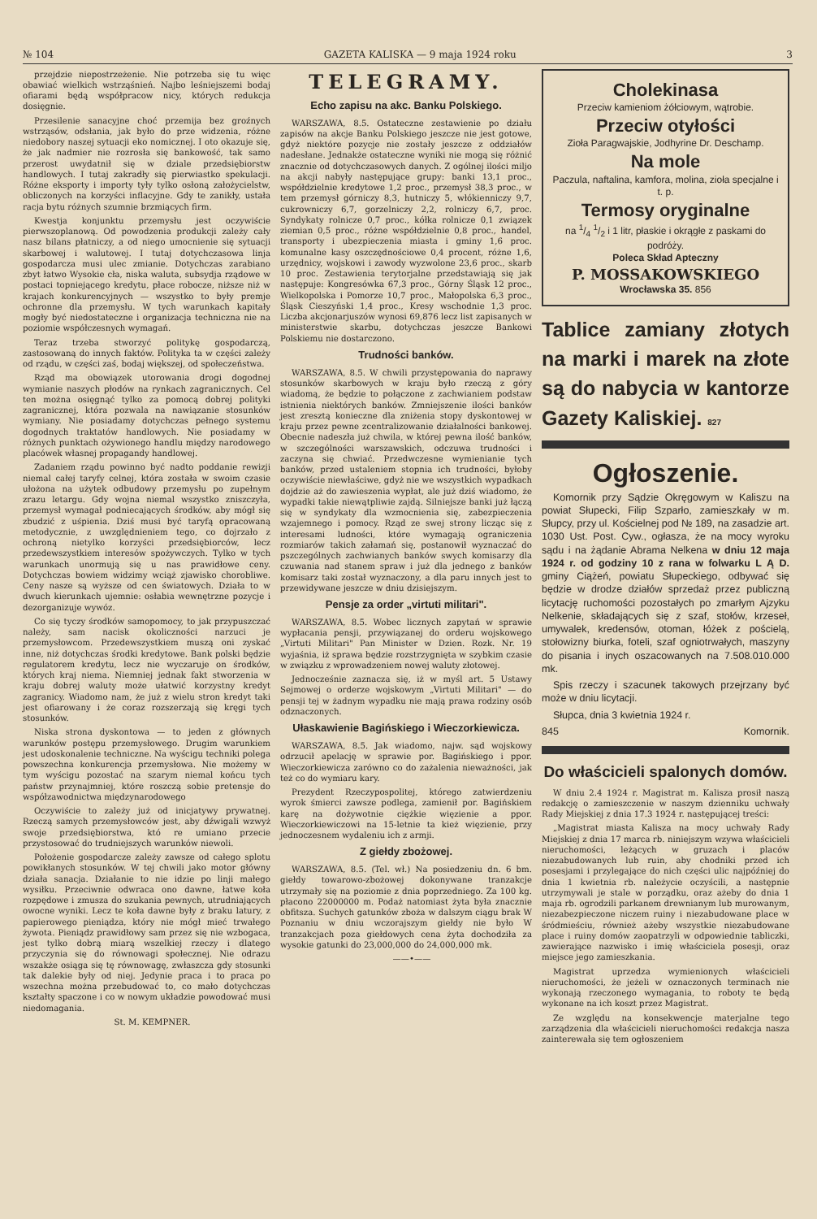№ 104 GAZETA KALISKA — 9 maja 1924 roku 3
przejdzie niepostrzeżenie. Nie potrzeba się tu więc obawiać wielkich wstrząśnień. Najbo leśniejszemi bodaj ofiarami będą współpracow nicy, których redukcja dosięgnie.
Przesilenie sanacyjne choć przemija bez groźnych wstrząsów, odsłania, jak było do prze widzenia, różne niedobory naszej sytuacji eko nomicznej. I oto okazuje się, że jak nadmier nie rozrosła się bankowość, tak samo przerost uwydatnił się w dziale przedsiębiorstw handlowych. I tutaj zakradły się pierwiastko spekulacji. Różne eksporty i importy tyły tylko osłoną założycielstw, obliczonych na korzyści inflacyjne. Gdy te zanikły, ustała racja bytu różnych szumnie brzmiących firm.
Kwestja konjunktu przemysłu jest oczywiście pierwszoplanową. Od powodzenia produkcji zależy cały nasz bilans płatniczy, a od niego umocnienie się sytuacji skarbowej i walutowej. I tutaj dotychczasowa linja gospodarcza musi ulec zmianie. Dotychczas zarabiano zbyt łatwo Wysokie cła, niska waluta, subsydja rządowe w postaci topniejącego kredytu, płace robocze, niższe niż w krajach konkurencyjnych — wszystko to były premje ochronne dla przemysłu. W tych warunkach kapitały mogły być niedostateczne i organizacja techniczna nie na poziomie współczesnych wymagań.
Teraz trzeba stworzyć politykę gospodarczą, zastosowaną do innych faktów. Polityka ta w części zależy od rządu, w części zaś, bodaj większej, od społeczeństwa.
Rząd ma obowiązek utorowania drogi dogodnej wymianie naszych płodów na rynkach zagranicznych. Cel ten można osięgnąć tylko za pomocą dobrej polityki zagranicznej, która pozwala na nawiązanie stosunków wymiany. Nie posiadamy dotychczas pełnego systemu dogodnych traktatów handlowych. Nie posiadamy w różnych punktach ożywionego handlu między narodowego placówek własnej propagandy handlowej.
Zadaniem rządu powinno być nadto poddanie rewizji niemal całej taryfy celnej, która została w swoim czasie ułożona na użytek odbudowy przemysłu po zupełnym zrazu letargu. Gdy wojna niemal wszystko zniszczyła, przemysł wymagał podniecających środków, aby mógł się zbudzić z uśpienia. Dziś musi być taryfą opracowaną metodycznie, z uwzględnieniem tego, co dojrzało z ochroną nietylko korzyści przedsiębiorców, lecz przedewszystkiem interesów spożywczych. Tylko w tych warunkach unormują się u nas prawidłowe ceny. Dotychczas bowiem widzimy wciąż zjawisko chorobliwe. Ceny nasze są wyższe od cen światowych. Działa to w dwuch kierunkach ujemnie: osłabia wewnętrzne pozycje i dezorganizuje wywóz.
Co się tyczy środków samopomocy, to jak przypuszczać należy, sam nacisk okoliczności narzuci je przemysłowcom. Przedewszystkiem muszą oni zyskać inne, niż dotychczas środki kredytowe. Bank polski będzie regulatorem kredytu, lecz nie wyczaruje on środków, których kraj niema. Niemniej jednak fakt stworzenia w kraju dobrej waluty może ułatwić korzystny kredyt zagranicy. Wiadomo nam, że już z wielu stron kredyt taki jest ofiarowany i że coraz rozszerzają się kręgi tych stosunków.
Niska strona dyskontowa — to jeden z głównych warunków postępu przemysłowego. Drugim warunkiem jest udoskonalenie techniczne. Na wyścigu techniki polega powszechna konkurencja przemysłowa. Nie możemy w tym wyścigu pozostać na szarym niemal końcu tych państw przynajmniej, które roszczą sobie pretensje do współzawodnictwa międzynarodowego
Oczywiście to zależy już od inicjatywy prywatnej. Rzeczą samych przemysłowców jest, aby dźwigali wzwyż swoje przedsiębiorstwa, któ re umiano przecie przystosować do trudniejszych warunków niewoli.
Położenie gospodarcze zależy zawsze od całego splotu powikłanych stosunków. W tej chwili jako motor główny działa sanacja. Działanie to nie idzie po linji małego wysiłku. Przeciwnie odwraca ono dawne, łatwe koła rozpędowe i zmusza do szukania pewnych, utrudniających owocne wyniki. Lecz te koła dawne były z braku latury, z papierowego pieniądza, który nie mógł mieć trwałego żywota. Pieniądz prawidłowy sam przez się nie wzbogaca, jest tylko dobrą miarą wszelkiej rzeczy i dlatego przyczynia się do równowagi społecznej. Nie odrazu wszakże osiąga się tę równowagę, zwłaszcza gdy stosunki tak dalekie były od niej. Jedynie praca i to praca po wszechna można przebudować to, co mało dotychczas kształty spaczone i co w nowym układzie powodować musi niedomagania.
St. M. KEMPNER.
TELEGRAMY.
Echo zapisu na akc. Banku Polskiego.
WARSZAWA, 8.5. Ostateczne zestawienie po działu zapisów na akcje Banku Polskiego jeszcze nie jest gotowe, gdyż niektóre pozycje nie zostały jeszcze z oddziałów nadesłane. Jednakże ostateczne wyniki nie mogą się różnić znacznie od dotychczasowych danych. Z ogólnej ilości miljo na akcji nabyły następujące grupy: banki 13,1 proc., współdzielnie kredytowe 1,2 proc., przemysł 38,3 proc., w tem przemysł górniczy 8,3, hutniczy 5, włókienniczy 9,7, cukrowniczy 6,7, gorzelniczy 2,2, rolniczy 6,7, proc. Syndykaty rolnicze 0,7 proc., kółka rolnicze 0,1 związek ziemian 0,5 proc., różne współdzielnie 0,8 proc., handel, transporty i ubezpieczenia miasta i gminy 1,6 proc. komunalne kasy oszczędnościowe 0,4 procent, różne 1,6, urzędnicy, wojskowi i zawody wyzwolone 23,6 proc., skarb 10 proc. Zestawienia terytorjalne przedstawiają się jak następuje: Kongresówka 67,3 proc., Górny Śląsk 12 proc., Wielkopolska i Pomorze 10,7 proc., Małopolska 6,3 proc., Śląsk Cieszyński 1,4 proc., Kresy wschodnie 1,3 proc. Liczba akcjonarjuszów wynosi 69,876 lecz list zapisanych w ministerstwie skarbu, dotychczas jeszcze Bankowi Polskiemu nie dostarczono.
Trudności banków.
WARSZAWA, 8.5. W chwili przystępowania do naprawy stosunków skarbowych w kraju było rzeczą z góry wiadomą, że będzie to połączone z zachwianiem podstaw istnienia niektórych banków. Zmniejszenie ilości banków jest zresztą konieczne dla zniżenia stopy dyskontowej w kraju przez pewne zcentralizowanie działalności bankowej. Obecnie nadeszła już chwila, w której pewna ilość banków, w szczególności warszawskich, odczuwa trudności i zaczyna się chwiać. Przedwczesne wymienianie tych banków, przed ustaleniem stopnia ich trudności, byłoby oczywiście niewłaściwe, gdyż nie we wszystkich wypadkach dojdzie aż do zawieszenia wypłat, ale już dziś wiadomo, że wypadki takie niewątpliwie zajdą. Silniejsze banki już łączą się w syndykaty dla wzmocnienia się, zabezpieczenia wzajemnego i pomocy. Rząd ze swej strony licząc się z interesami ludności, które wymagają ograniczenia rozmiarów takich załamań się, postanowił wyznaczać do pszczególnych zachwianych banków swych komisarzy dla czuwania nad stanem spraw i już dla jednego z banków komisarz taki został wyznaczony, a dla paru innych jest to przewidywane jeszcze w dniu dzisiejszym.
Pensje za order „virtuti militari".
WARSZAWA, 8.5. Wobec licznych zapytań w sprawie wypłacania pensji, przywiązanej do orderu wojskowego „Virtuti Militari" Pan Minister w Dzien. Rozk. Nr. 19 wyjaśnia, iż sprawa będzie rozstrzygnięta w szybkim czasie w związku z wprowadzeniem nowej waluty złotowej.
Jednocześnie zaznacza się, iż w myśl art. 5 Ustawy Sejmowej o orderze wojskowym „Virtuti Militari" — do pensji tej w żadnym wypadku nie mają prawa rodziny osób odznaczonych.
Ułaskawienie Bagińskiego i Wieczorkiewicza.
WARSZAWA, 8.5. Jak wiadomo, najw. sąd wojskowy odrzucił apelację w sprawie por. Bagińskiego i ppor. Wieczorkiewicza zarówno co do zażalenia nieważności, jak też co do wymiaru kary.
Prezydent Rzeczypospolitej, którego zatwierdzeniu wyrok śmierci zawsze podlega, zamienił por. Bagińskiem karę na dożywotnie ciężkie więzienie a ppor. Wieczorkiewiczowi na 15-letnie ta kież więzienie, przy jednoczesnem wydaleniu ich z armji.
Z giełdy zbożowej.
WARSZAWA, 8.5. (Tel. wł.) Na posiedzeniu dn. 6 bm. giełdy towarowo-zbożowej dokonywane tranzakcje utrzymały się na poziomie z dnia poprzedniego. Za 100 kg. płacono 22000000 m. Podaż natomiast żyta była znacznie obfitsza. Suchych gatunków zboża w dalszym ciągu brak W Poznaniu w dniu wczorajszym giełdy nie było W tranzakcjach poza giełdowych cena żyta dochodziła za wysokie gatunki do 23,000,000 do 24,000,000 mk.
——•——
Cholekinasa
Przeciw kamieniom żółciowym, wątrobie.
Przeciw otyłości
Zioła Paragwajskie, Jodhyrine Dr. Deschamp.
Na mole
Paczula, naftalina, kamfora, molina, zioła specjalne i t. p.
Termosy oryginalne
na 1/4 1/2 i 1 litr, płaskie i okrągłe z paskami do podróży.
Poleca Skład Apteczny
P. MOSSAKOWSKIEGO
Wrocławska 35. 856
Tablice zamiany złotych na marki i marek na złote są do nabycia w kantorze Gazety Kaliskiej. 827
Ogłoszenie.
Komornik przy Sądzie Okręgowym w Kaliszu na powiat Słupecki, Filip Szparło, zamieszkały w m. Słupcy, przy ul. Kościelnej pod № 189, na zasadzie art. 1030 Ust. Post. Cyw., ogłasza, że na mocy wyroku sądu i na żądanie Abrama Nelkena w dniu 12 maja 1924 r. od godziny 10 z rana w folwarku L Ą D. gminy Ciążeń, powiatu Słupeckiego, odbywać się będzie w drodze działów sprzedaż przez publiczną licytację ruchomości pozostałych po zmarłym Ajzyku Nelkenie, składających się z szaf, stołów, krzeseł, umywalek, kredensów, otoman, łóżek z pościelą, stołowizny biurka, foteli, szaf ogniotrwałych, maszyny do pisania i inych oszacowanych na 7.508.010.000 mk.
Spis rzeczy i szacunek takowych przejrzany być może w dniu licytacji.
Słupca, dnia 3 kwietnia 1924 r.
845 Komornik.
Do właścicieli spalonych domów.
W dniu 2.4 1924 r. Magistrat m. Kalisza prosił naszą redakcję o zamieszczenie w naszym dzienniku uchwały Rady Miejskiej z dnia 17.3 1924 r. następującej treści:
„Magistrat miasta Kalisza na mocy uchwały Rady Miejskiej z dnia 17 marca rb. niniejszym wzywa właścicieli nieruchomości, leżących w gruzach i placów niezabudowanych lub ruin, aby chodniki przed ich posesjami i przylegające do nich części ulic najpóźniej do dnia 1 kwietnia rb. należycie oczyścili, a następnie utrzymywali je stale w porządku, oraz ażeby do dnia 1 maja rb. ogrodzili parkanem drewnianym lub murowanym, niezabezpieczone niczem ruiny i niezabudowane place w śródmieściu, również ażeby wszystkie niezabudowane place i ruiny domów zaopatrzyli w odpowiednie tabliczki, zawierające nazwisko i imię właściciela posesji, oraz miejsce jego zamieszkania.
Magistrat uprzedza wymienionych właścicieli nieruchomości, że jeżeli w oznaczonych terminach nie wykonają rzeczonego wymagania, to roboty te będą wykonane na ich koszt przez Magistrat.
Ze względu na konsekwencje materjalne tego zarządzenia dla właścicieli nieruchomości redakcja nasza zainterewała się tem ogłoszeniem